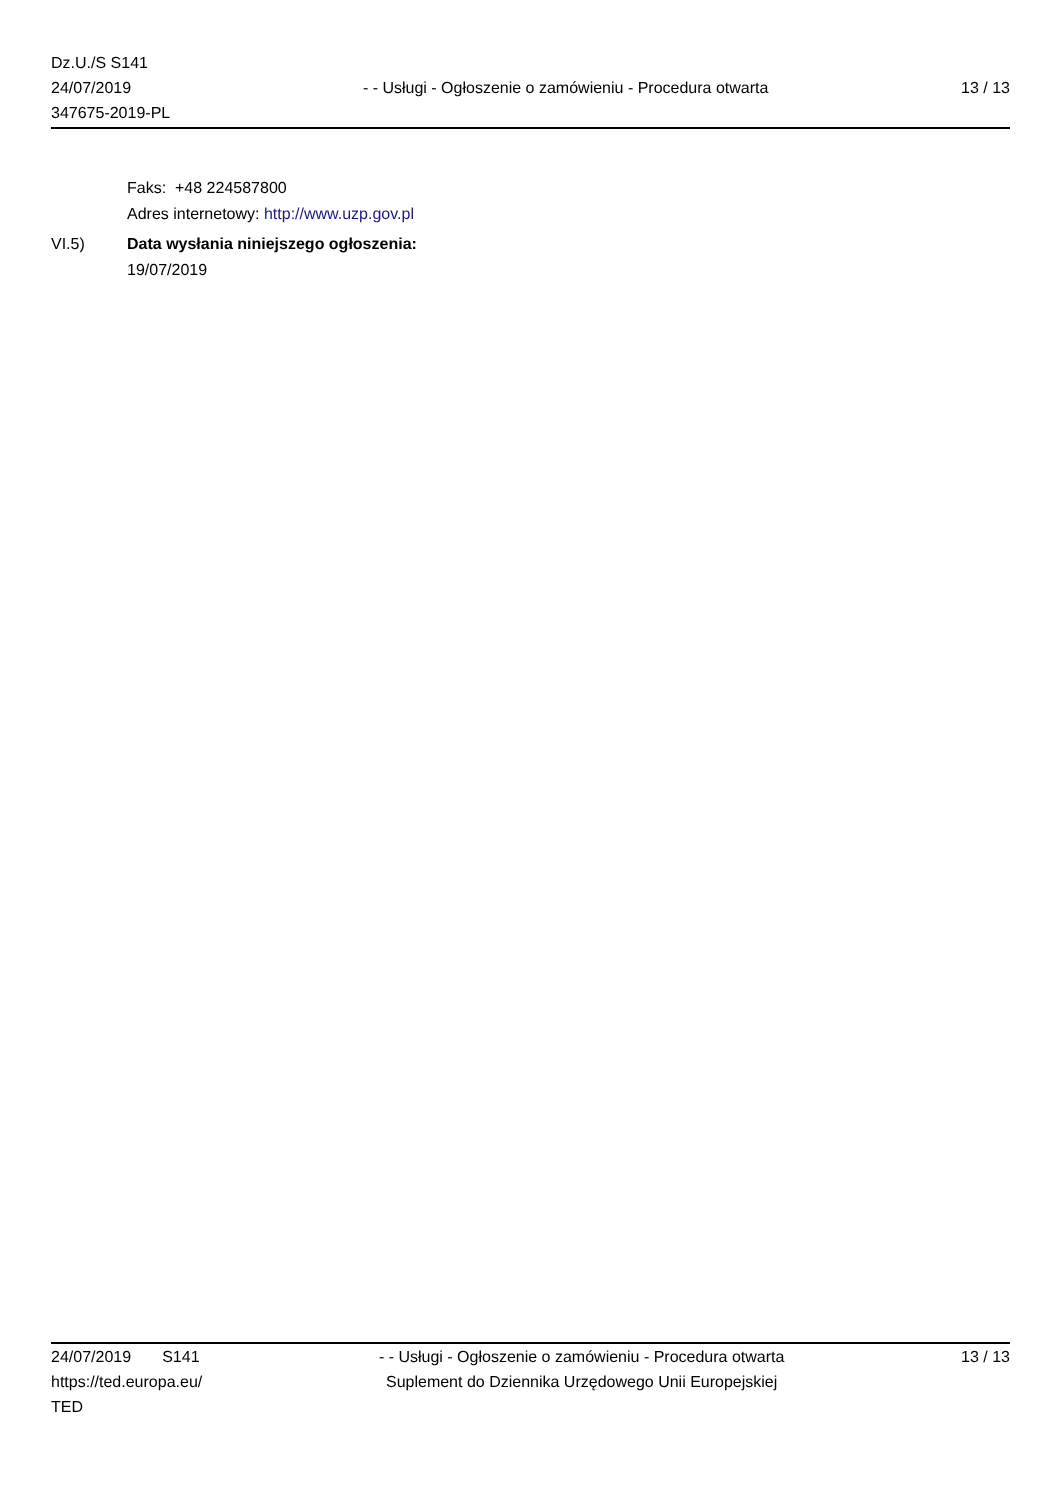Dz.U./S S141
24/07/2019
347675-2019-PL
- - Usługi - Ogłoszenie o zamówieniu - Procedura otwarta
13 / 13
Faks: +48 224587800
Adres internetowy: http://www.uzp.gov.pl
VI.5) Data wysłania niniejszego ogłoszenia:
19/07/2019
24/07/2019 S141
https://ted.europa.eu/
TED
- - Usługi - Ogłoszenie o zamówieniu - Procedura otwarta
Suplement do Dziennika Urzędowego Unii Europejskiej
13 / 13